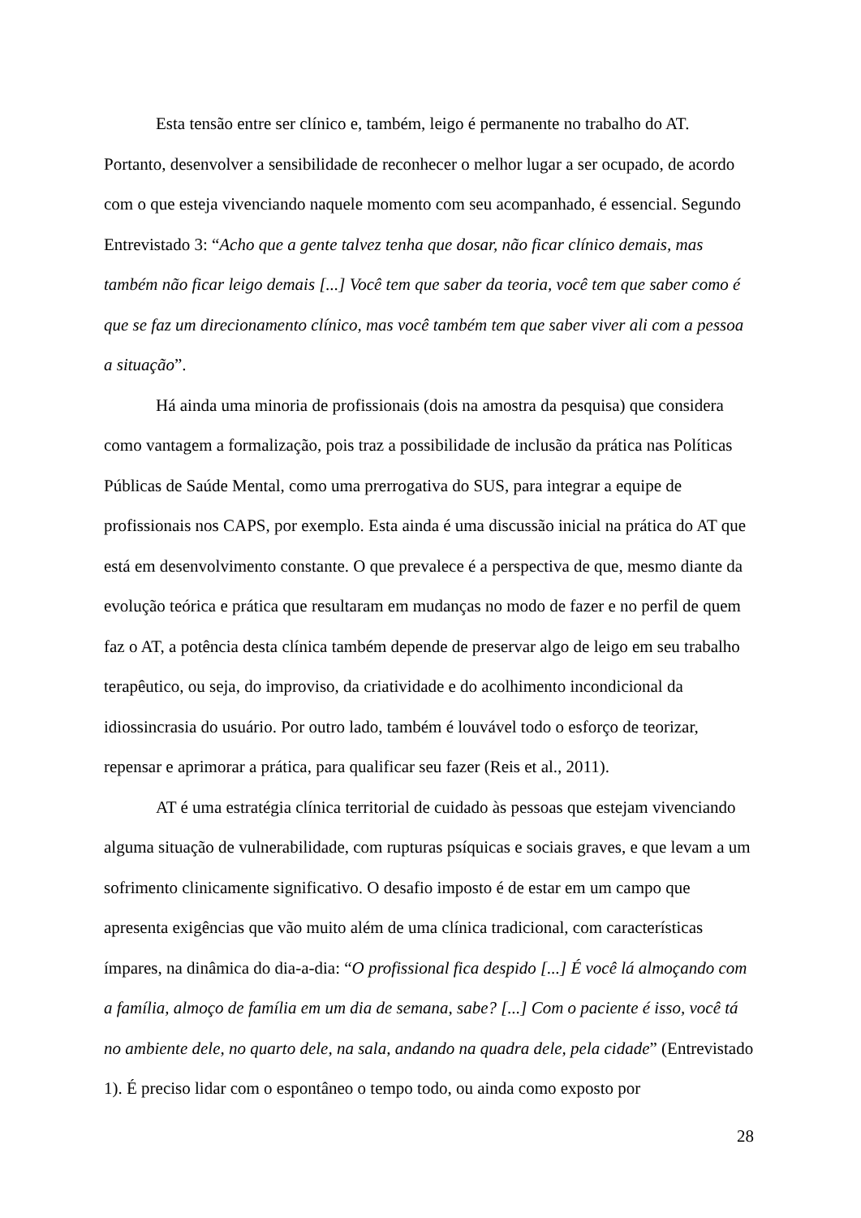Esta tensão entre ser clínico e, também, leigo é permanente no trabalho do AT. Portanto, desenvolver a sensibilidade de reconhecer o melhor lugar a ser ocupado, de acordo com o que esteja vivenciando naquele momento com seu acompanhado, é essencial. Segundo Entrevistado 3: “Acho que a gente talvez tenha que dosar, não ficar clínico demais, mas também não ficar leigo demais [...] Você tem que saber da teoria, você tem que saber como é que se faz um direcionamento clínico, mas você também tem que saber viver ali com a pessoa a situação”.
Há ainda uma minoria de profissionais (dois na amostra da pesquisa) que considera como vantagem a formalização, pois traz a possibilidade de inclusão da prática nas Políticas Públicas de Saúde Mental, como uma prerrogativa do SUS, para integrar a equipe de profissionais nos CAPS, por exemplo. Esta ainda é uma discussão inicial na prática do AT que está em desenvolvimento constante. O que prevalece é a perspectiva de que, mesmo diante da evolução teórica e prática que resultaram em mudanças no modo de fazer e no perfil de quem faz o AT, a potência desta clínica também depende de preservar algo de leigo em seu trabalho terapêutico, ou seja, do improviso, da criatividade e do acolhimento incondicional da idiossincrasia do usuário. Por outro lado, também é louvável todo o esforço de teorizar, repensar e aprimorar a prática, para qualificar seu fazer (Reis et al., 2011).
AT é uma estratégia clínica territorial de cuidado às pessoas que estejam vivenciando alguma situação de vulnerabilidade, com rupturas psíquicas e sociais graves, e que levam a um sofrimento clinicamente significativo. O desafio imposto é de estar em um campo que apresenta exigências que vão muito além de uma clínica tradicional, com características ímpares, na dinâmica do dia-a-dia: “O profissional fica despido [...] É você lá almoçando com a família, almoço de família em um dia de semana, sabe? [...] Com o paciente é isso, você tá no ambiente dele, no quarto dele, na sala, andando na quadra dele, pela cidade” (Entrevistado 1). É preciso lidar com o espontâneo o tempo todo, ou ainda como exposto por
28